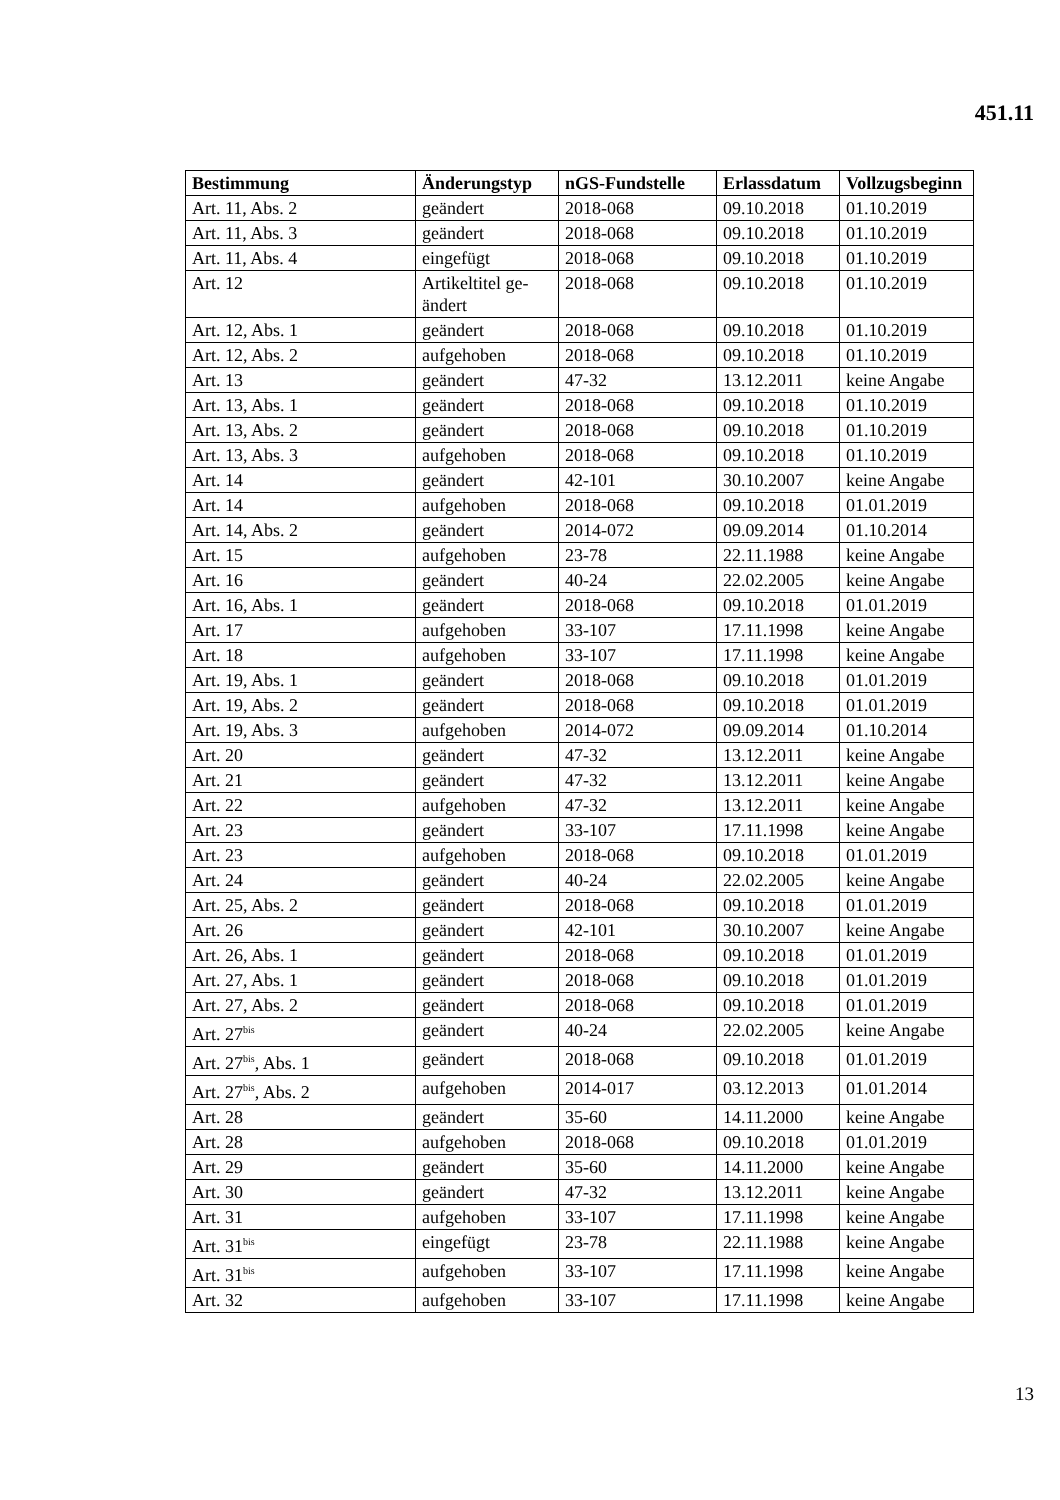451.11
| Bestimmung | Änderungstyp | nGS-Fundstelle | Erlassdatum | Vollzugsbeginn |
| --- | --- | --- | --- | --- |
| Art. 11, Abs. 2 | geändert | 2018-068 | 09.10.2018 | 01.10.2019 |
| Art. 11, Abs. 3 | geändert | 2018-068 | 09.10.2018 | 01.10.2019 |
| Art. 11, Abs. 4 | eingefügt | 2018-068 | 09.10.2018 | 01.10.2019 |
| Art. 12 | Artikeltitel ge- ändert | 2018-068 | 09.10.2018 | 01.10.2019 |
| Art. 12, Abs. 1 | geändert | 2018-068 | 09.10.2018 | 01.10.2019 |
| Art. 12, Abs. 2 | aufgehoben | 2018-068 | 09.10.2018 | 01.10.2019 |
| Art. 13 | geändert | 47-32 | 13.12.2011 | keine Angabe |
| Art. 13, Abs. 1 | geändert | 2018-068 | 09.10.2018 | 01.10.2019 |
| Art. 13, Abs. 2 | geändert | 2018-068 | 09.10.2018 | 01.10.2019 |
| Art. 13, Abs. 3 | aufgehoben | 2018-068 | 09.10.2018 | 01.10.2019 |
| Art. 14 | geändert | 42-101 | 30.10.2007 | keine Angabe |
| Art. 14 | aufgehoben | 2018-068 | 09.10.2018 | 01.01.2019 |
| Art. 14, Abs. 2 | geändert | 2014-072 | 09.09.2014 | 01.10.2014 |
| Art. 15 | aufgehoben | 23-78 | 22.11.1988 | keine Angabe |
| Art. 16 | geändert | 40-24 | 22.02.2005 | keine Angabe |
| Art. 16, Abs. 1 | geändert | 2018-068 | 09.10.2018 | 01.01.2019 |
| Art. 17 | aufgehoben | 33-107 | 17.11.1998 | keine Angabe |
| Art. 18 | aufgehoben | 33-107 | 17.11.1998 | keine Angabe |
| Art. 19, Abs. 1 | geändert | 2018-068 | 09.10.2018 | 01.01.2019 |
| Art. 19, Abs. 2 | geändert | 2018-068 | 09.10.2018 | 01.01.2019 |
| Art. 19, Abs. 3 | aufgehoben | 2014-072 | 09.09.2014 | 01.10.2014 |
| Art. 20 | geändert | 47-32 | 13.12.2011 | keine Angabe |
| Art. 21 | geändert | 47-32 | 13.12.2011 | keine Angabe |
| Art. 22 | aufgehoben | 47-32 | 13.12.2011 | keine Angabe |
| Art. 23 | geändert | 33-107 | 17.11.1998 | keine Angabe |
| Art. 23 | aufgehoben | 2018-068 | 09.10.2018 | 01.01.2019 |
| Art. 24 | geändert | 40-24 | 22.02.2005 | keine Angabe |
| Art. 25, Abs. 2 | geändert | 2018-068 | 09.10.2018 | 01.01.2019 |
| Art. 26 | geändert | 42-101 | 30.10.2007 | keine Angabe |
| Art. 26, Abs. 1 | geändert | 2018-068 | 09.10.2018 | 01.01.2019 |
| Art. 27, Abs. 1 | geändert | 2018-068 | 09.10.2018 | 01.01.2019 |
| Art. 27, Abs. 2 | geändert | 2018-068 | 09.10.2018 | 01.01.2019 |
| Art. 27<sup>bis</sup> | geändert | 40-24 | 22.02.2005 | keine Angabe |
| Art. 27<sup>bis</sup>, Abs. 1 | geändert | 2018-068 | 09.10.2018 | 01.01.2019 |
| Art. 27<sup>bis</sup>, Abs. 2 | aufgehoben | 2014-017 | 03.12.2013 | 01.01.2014 |
| Art. 28 | geändert | 35-60 | 14.11.2000 | keine Angabe |
| Art. 28 | aufgehoben | 2018-068 | 09.10.2018 | 01.01.2019 |
| Art. 29 | geändert | 35-60 | 14.11.2000 | keine Angabe |
| Art. 30 | geändert | 47-32 | 13.12.2011 | keine Angabe |
| Art. 31 | aufgehoben | 33-107 | 17.11.1998 | keine Angabe |
| Art. 31<sup>bis</sup> | eingefügt | 23-78 | 22.11.1988 | keine Angabe |
| Art. 31<sup>bis</sup> | aufgehoben | 33-107 | 17.11.1998 | keine Angabe |
| Art. 32 | aufgehoben | 33-107 | 17.11.1998 | keine Angabe |
13